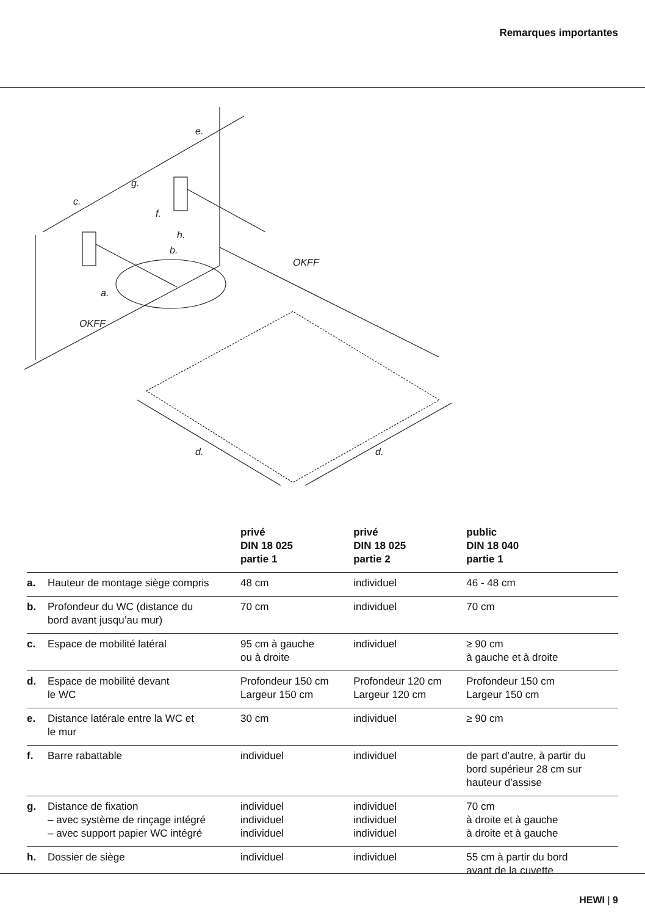Remarques importantes
c.
g.
e.
f.
h.
b.
a.
OKFF
OKFF
d.
d.
| | | privé DIN 18 025 partie 1 | privé DIN 18 025 partie 2 | public DIN 18 040 partie 1 |
| --- | --- | --- | --- | --- |
| a. | Hauteur de montage siège compris | 48 cm | individuel | 46 - 48 cm |
| b. | Profondeur du WC (distance du bord avant jusqu’au mur) | 70 cm | individuel | 70 cm |
| c. | Espace de mobilité latéral | 95 cm à gauche ou à droite | individuel | ≥ 90 cm à gauche et à droite |
| d. | Espace de mobilité devant le WC | Profondeur 150 cm Largeur 150 cm | Profondeur 120 cm Largeur 120 cm | Profondeur 150 cm Largeur 150 cm |
| e. | Distance latérale entre la WC et le mur | 30 cm | individuel | ≥ 90 cm |
| f. | Barre rabattable | individuel | individuel | de part d’autre, à partir du bord supérieur 28 cm sur hauteur d’assise |
| g. | Distance de fixation – avec système de rinçage intégré – avec support papier WC intégré | individuel individuel individuel | individuel individuel individuel | 70 cm à droite et à gauche à droite et à gauche |
| h. | Dossier de siège | individuel | individuel | 55 cm à partir du bord avant de la cuvette |
HEWI | 9